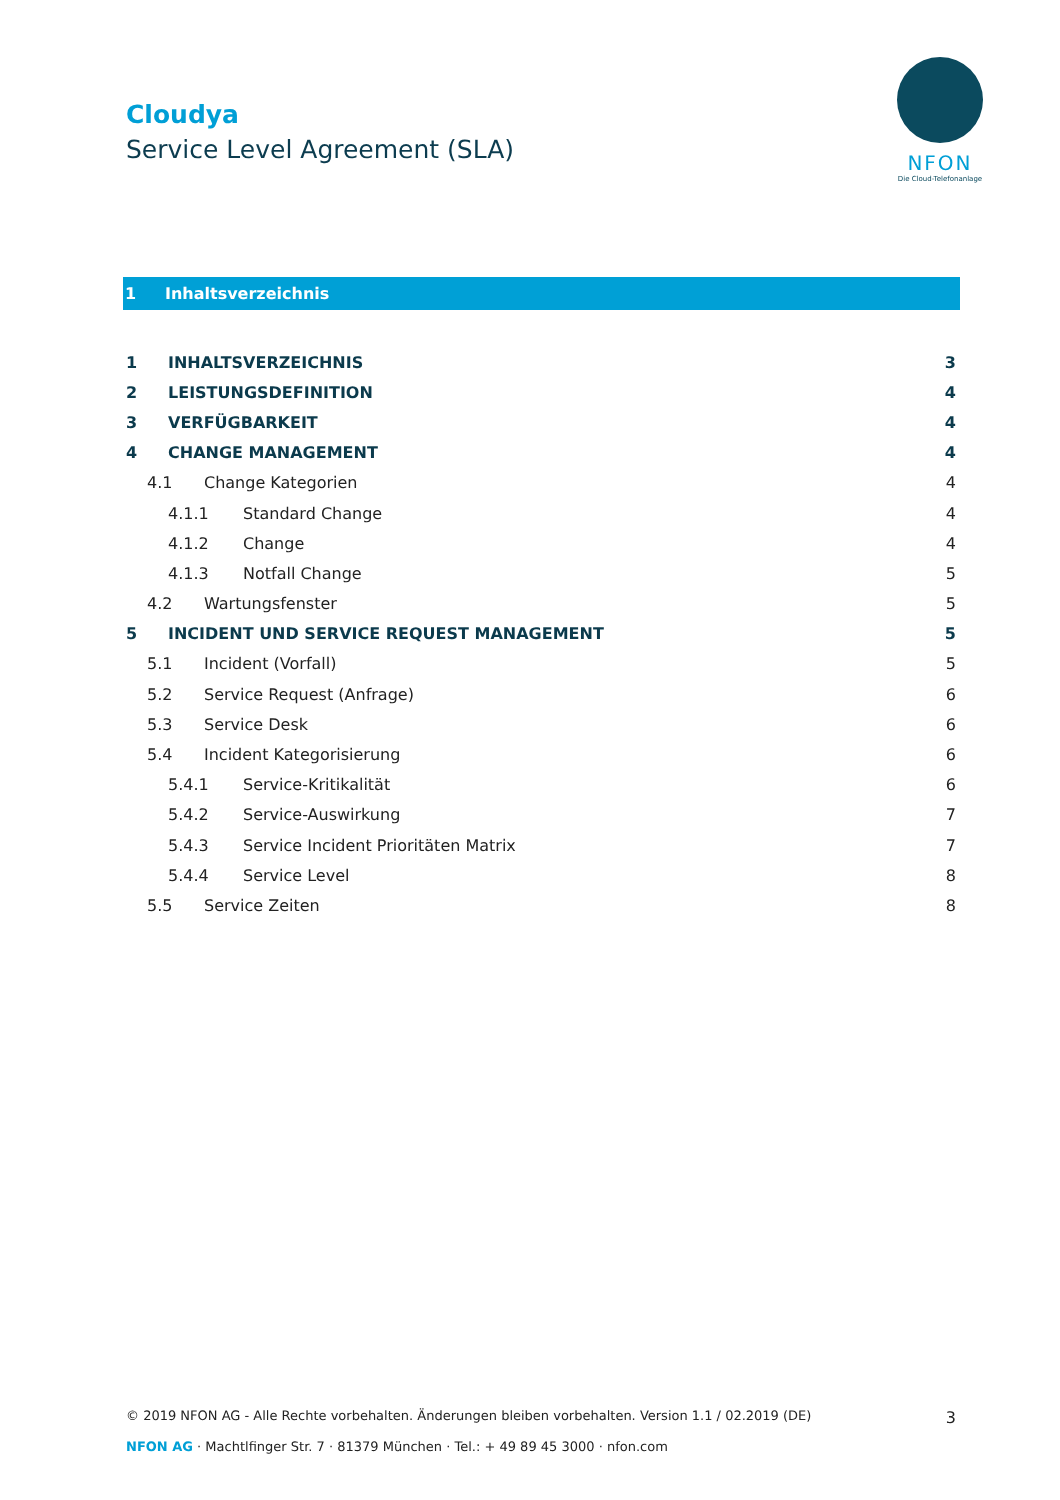Cloudya
Service Level Agreement (SLA)
NFON
Die Cloud-Telefonanlage
1 Inhaltsverzeichnis
1 INHALTSVERZEICHNIS 3
2 LEISTUNGSDEFINITION 4
3 VERFÜGBARKEIT 4
4 CHANGE MANAGEMENT 4
4.1 Change Kategorien 4
4.1.1 Standard Change 4
4.1.2 Change 4
4.1.3 Notfall Change 5
4.2 Wartungsfenster 5
5 INCIDENT UND SERVICE REQUEST MANAGEMENT 5
5.1 Incident (Vorfall) 5
5.2 Service Request (Anfrage) 6
5.3 Service Desk 6
5.4 Incident Kategorisierung 6
5.4.1 Service-Kritikalität 6
5.4.2 Service-Auswirkung 7
5.4.3 Service Incident Prioritäten Matrix 7
5.4.4 Service Level 8
5.5 Service Zeiten 8
© 2019 NFON AG - Alle Rechte vorbehalten. Änderungen bleiben vorbehalten. Version 1.1 / 02.2019 (DE) 3
NFON AG · Machtlfinger Str. 7 · 81379 München · Tel.: + 49 89 45 3000 · nfon.com